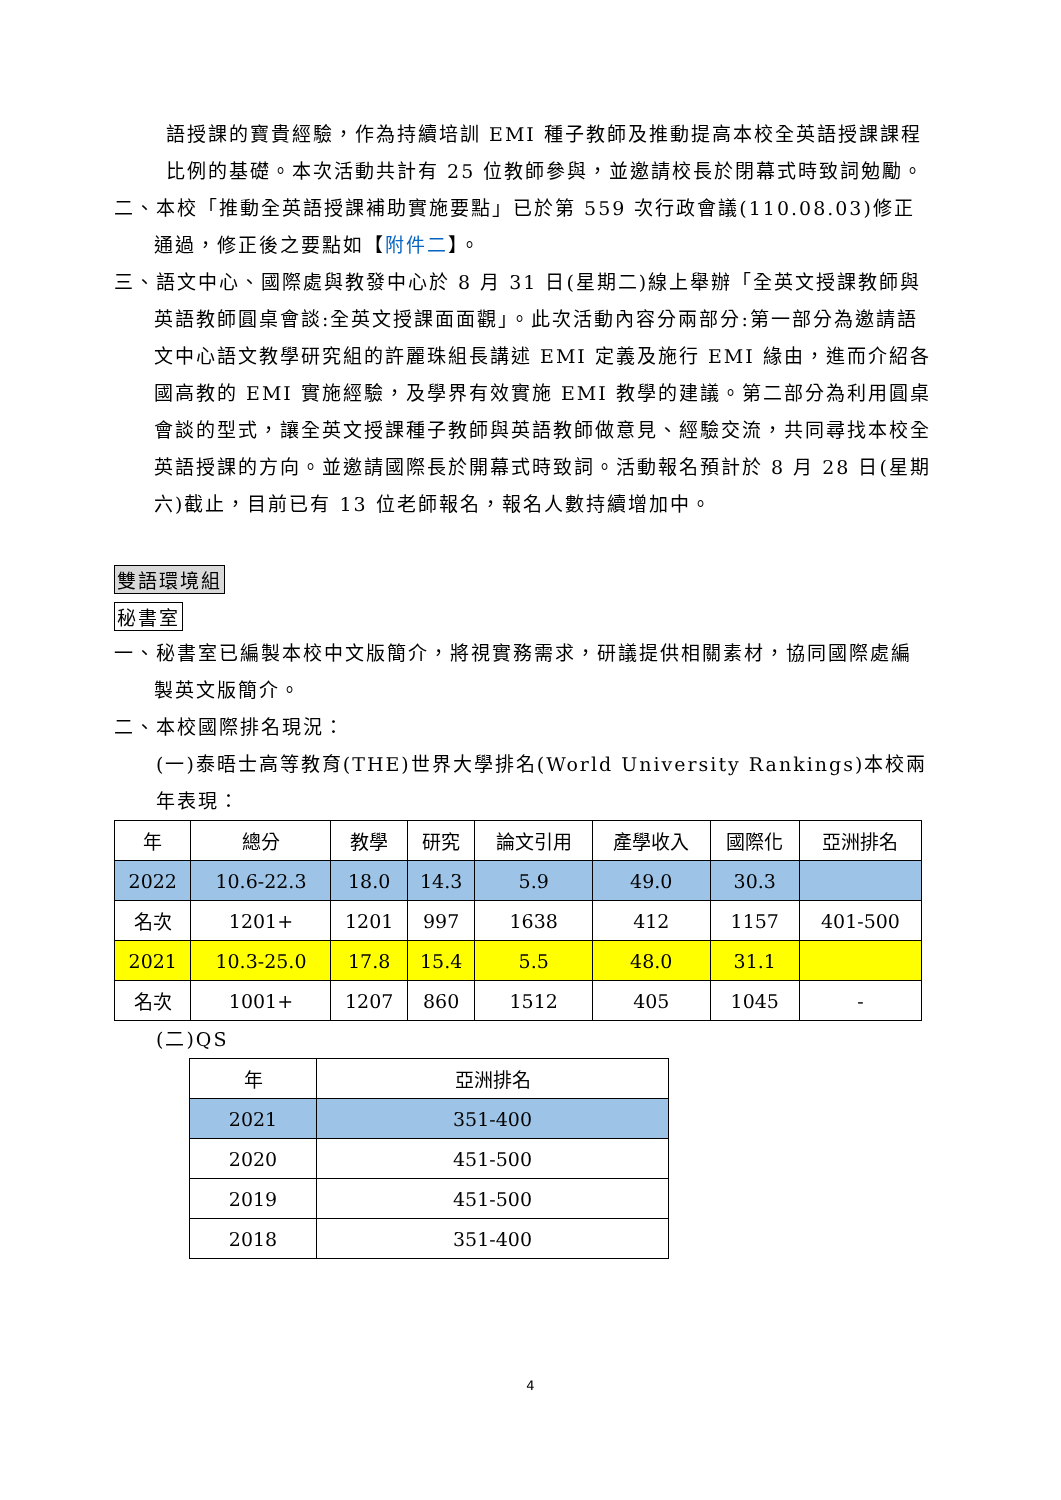語授課的寶貴經驗，作為持續培訓 EMI 種子教師及推動提高本校全英語授課課程比例的基礎。本次活動共計有 25 位教師參與，並邀請校長於閉幕式時致詞勉勵。
二、本校「推動全英語授課補助實施要點」已於第 559 次行政會議(110.08.03)修正通過，修正後之要點如【附件二】。
三、語文中心、國際處與教發中心於 8 月 31 日(星期二)線上舉辦「全英文授課教師與英語教師圓桌會談:全英文授課面面觀」。此次活動內容分兩部分:第一部分為邀請語文中心語文教學研究組的許麗珠組長講述 EMI 定義及施行 EMI 緣由，進而介紹各國高教的 EMI 實施經驗，及學界有效實施 EMI 教學的建議。第二部分為利用圓桌會談的型式，讓全英文授課種子教師與英語教師做意見、經驗交流，共同尋找本校全英語授課的方向。並邀請國際長於開幕式時致詞。活動報名預計於 8 月 28 日(星期六)截止，目前已有 13 位老師報名，報名人數持續增加中。
雙語環境組
秘書室
一、秘書室已編製本校中文版簡介，將視實務需求，研議提供相關素材，協同國際處編製英文版簡介。
二、本校國際排名現況：
(一)泰晤士高等教育(THE)世界大學排名(World University Rankings)本校兩年表現：
| 年 | 總分 | 教學 | 研究 | 論文引用 | 產學收入 | 國際化 | 亞洲排名 |
| 2022 | 10.6-22.3 | 18.0 | 14.3 | 5.9 | 49.0 | 30.3 | |
| 名次 | 1201+ | 1201 | 997 | 1638 | 412 | 1157 | 401-500 |
| 2021 | 10.3-25.0 | 17.8 | 15.4 | 5.5 | 48.0 | 31.1 | |
| 名次 | 1001+ | 1207 | 860 | 1512 | 405 | 1045 | - |
(二)QS
| 年 | 亞洲排名 |
| 2021 | 351-400 |
| 2020 | 451-500 |
| 2019 | 451-500 |
| 2018 | 351-400 |
4